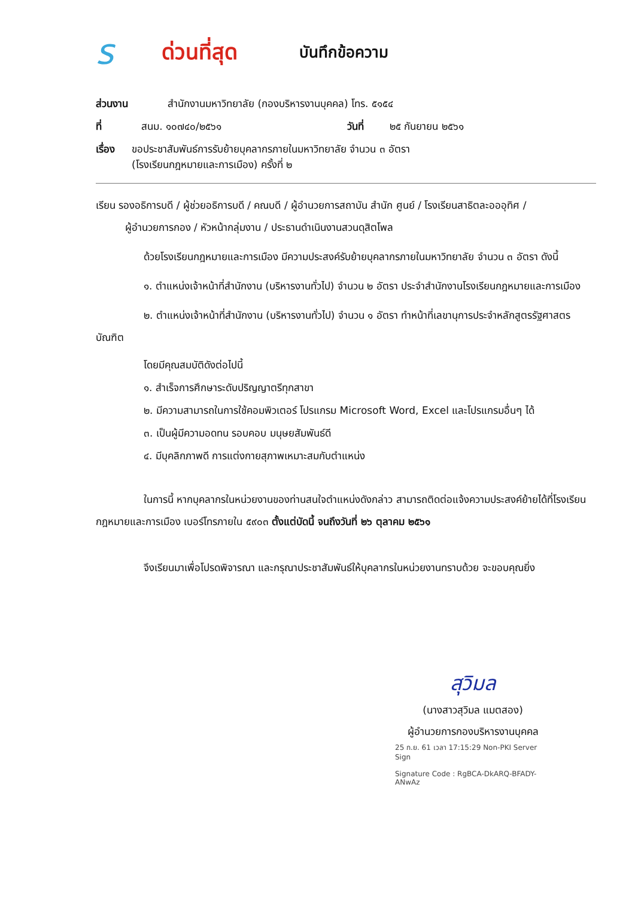ร
ด่วนที่สุด
บันทึกข้อความ
ส่วนงาน สำนักงานมหาวิทยาลัย (กองบริหารงานบุคคล) โทร. ๕๑๕๔
ที่ สนม. ๑๐๗๔๐/๒๕๖๑ วันที่ ๒๕ กันยายน ๒๕๖๑
เรื่อง ขอประชาสัมพันธ์การรับย้ายบุคลากรภายในมหาวิทยาลัย จำนวน ๓ อัตรา
(โรงเรียนกฎหมายและการเมือง) ครั้งที่ ๒
เรียน รองอธิการบดี / ผู้ช่วยอธิการบดี / คณบดี / ผู้อำนวยการสถาบัน สำนัก ศูนย์ / โรงเรียนสาธิตละอออุทิศ /
ผู้อำนวยการกอง / หัวหน้ากลุ่มงาน / ประธานดำเนินงานสวนดุสิตโพล
ด้วยโรงเรียนกฎหมายและการเมือง มีความประสงค์รับย้ายบุคลากรภายในมหาวิทยาลัย จำนวน ๓ อัตรา ดังนี้
๑. ตำแหน่งเจ้าหน้าที่สำนักงาน (บริหารงานทั่วไป) จำนวน ๒ อัตรา ประจำสำนักงานโรงเรียนกฎหมายและการเมือง
๒. ตำแหน่งเจ้าหน้าที่สำนักงาน (บริหารงานทั่วไป) จำนวน ๑ อัตรา ทำหน้าที่เลขานุการประจำหลักสูตรรัฐศาสตรบัณฑิต
โดยมีคุณสมบัติดังต่อไปนี้
๑. สำเร็จการศึกษาระดับปริญญาตรีทุกสาขา
๒. มีความสามารถในการใช้คอมพิวเตอร์ โปรแกรม Microsoft Word, Excel และโปรแกรมอื่นๆ ได้
๓. เป็นผู้มีความอดทน รอบคอบ มนุษยสัมพันธ์ดี
๔. มีบุคลิกภาพดี การแต่งกายสุภาพเหมาะสมกับตำแหน่ง
ในการนี้ หากบุคลากรในหน่วยงานของท่านสนใจตำแหน่งดังกล่าว สามารถติดต่อแจ้งความประสงค์ย้ายได้ที่โรงเรียนกฎหมายและการเมือง เบอร์โทรภายใน ๕๙๐๓ ตั้งแต่บัดนี้ จนถึงวันที่ ๒๖ ตุลาคม ๒๕๖๑
จึงเรียนมาเพื่อโปรดพิจารณา และกรุณาประชาสัมพันธ์ให้บุคลากรในหน่วยงานทราบด้วย จะขอบคุณยิ่ง
สุวิมล
(นางสาวสุวิมล แมตสอง)
ผู้อำนวยการกองบริหารงานบุคคล
25 ก.ย. 61 เวลา 17:15:29 Non-PKI Server Sign
Signature Code : RgBCA-DkARQ-BFADY-ANwAz